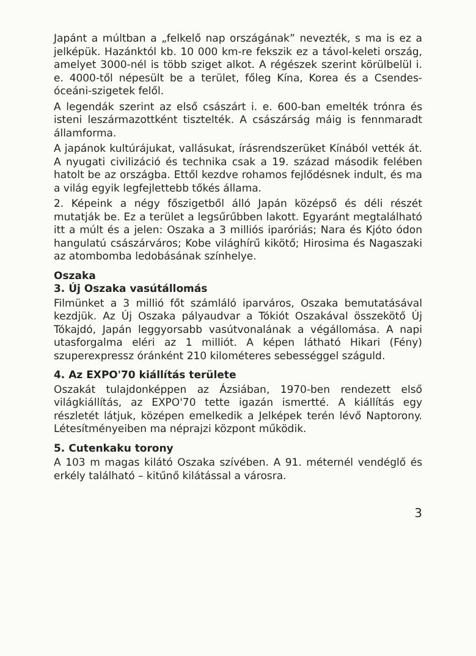Japánt a múltban a „felkelő nap országának” nevezték, s ma is ez a jelképük. Hazánktól kb. 10 000 km-re fekszik ez a távol-keleti ország, amelyet 3000-nél is több sziget alkot. A régészek szerint körülbelül i. e. 4000-től népesült be a terület, főleg Kína, Korea és a Csendes-óceáni-szigetek felől.
A legendák szerint az első császárt i. e. 600-ban emelték trónra és isteni leszármazottként tisztelték. A császárság máig is fennmaradt államforma.
A japánok kultúrájukat, vallásukat, írásrendszerüket Kínából vették át. A nyugati civilizáció és technika csak a 19. század második felében hatolt be az országba. Ettől kezdve rohamos fejlődésnek indult, és ma a világ egyik legfejlettebb tőkés állama.
2. Képeink a négy főszigetből álló Japán középső és déli részét mutatják be. Ez a terület a legsűrűbben lakott. Egyaránt megtalálható itt a múlt és a jelen: Oszaka a 3 milliós iparóriás; Nara és Kjóto ódon hangulatú császárváros; Kobe világhírű kikötő; Hirosima és Nagaszaki az atombomba ledobásának színhelye.
Oszaka
3. Új Oszaka vasútállomás
Filmünket a 3 millió főt számláló iparváros, Oszaka bemutatásával kezdjük. Az Új Oszaka pályaudvar a Tókiót Oszakával összekötő Új Tókajdó, Japán leggyorsabb vasútvonalának a végállomása. A napi utasforgalma eléri az 1 milliót. A képen látható Hikari (Fény) szuperexpressz óránként 210 kilométeres sebességgel száguld.
4. Az EXPO'70 kiállítás területe
Oszakát tulajdonképpen az Ázsiában, 1970-ben rendezett első világkiállítás, az EXPO'70 tette igazán ismertté. A kiállítás egy részletét látjuk, középen emelkedik a Jelképek terén lévő Naptorony. Létesítményeiben ma néprajzi központ működik.
5. Cutenkaku torony
A 103 m magas kilátó Oszaka szívében. A 91. méternél vendéglő és erkély található – kitűnő kilátással a városra.
3